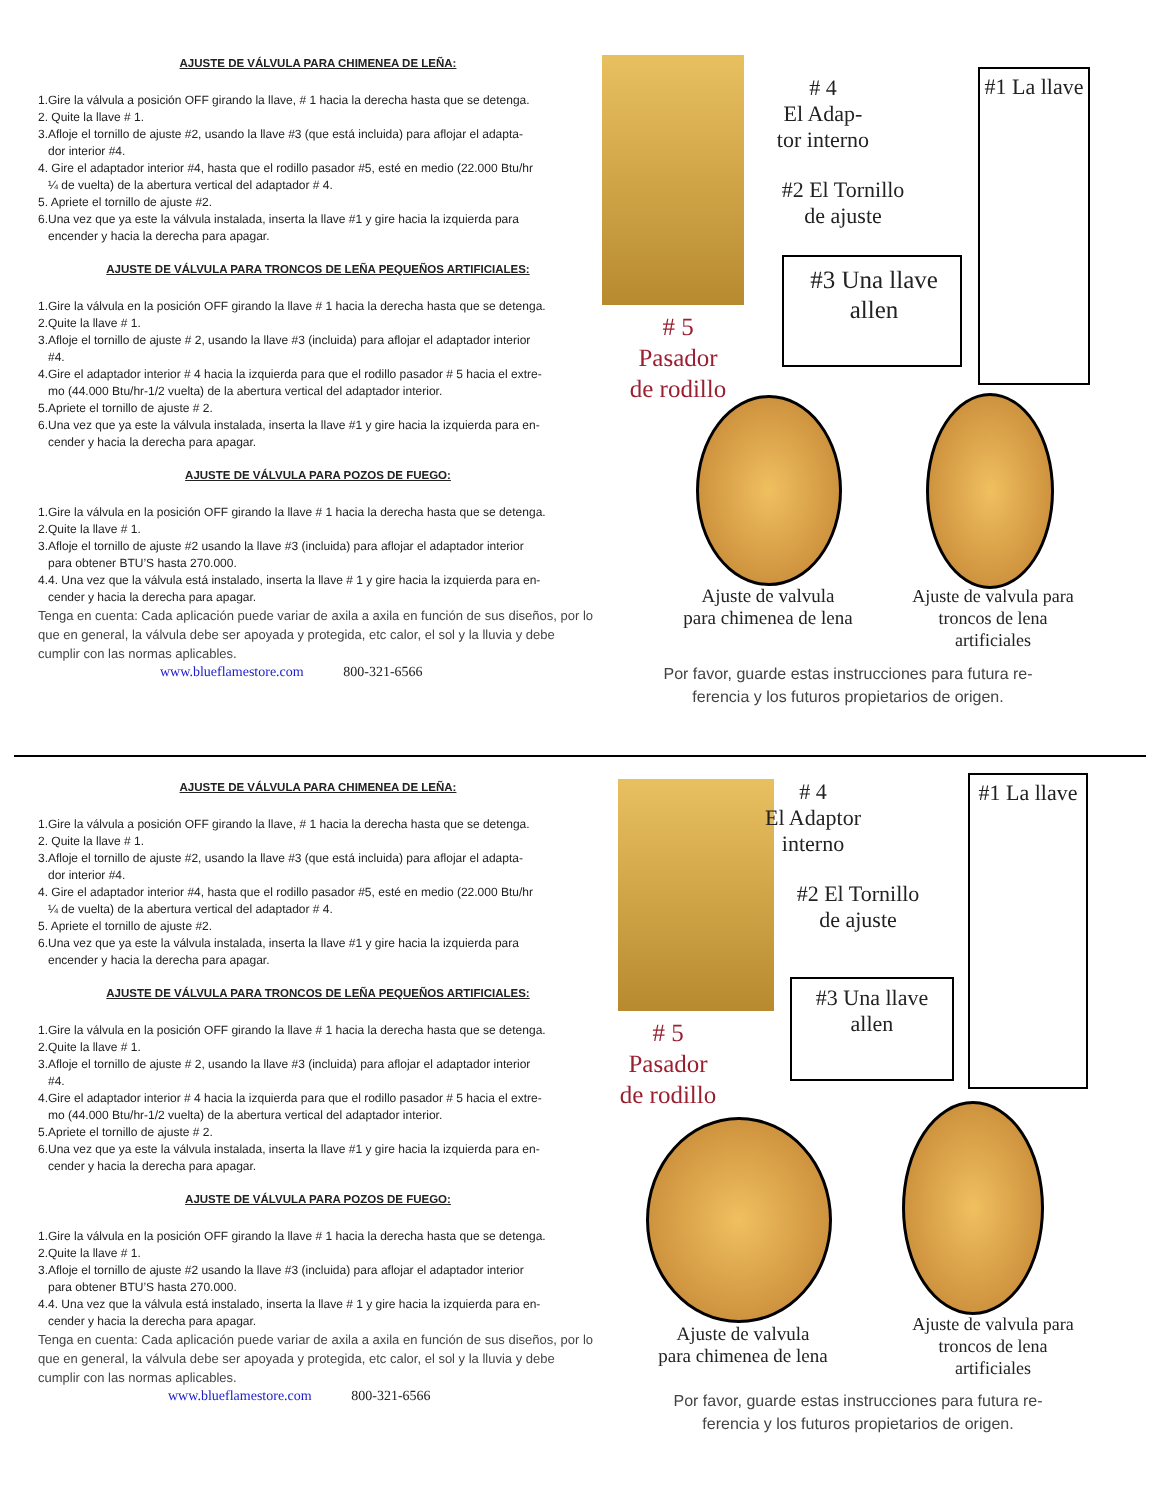AJUSTE DE VÁLVULA PARA CHIMENEA DE LEÑA:
1.Gire la válvula a posición OFF girando la llave, # 1 hacia la derecha hasta que se detenga.
2. Quite la llave # 1.
3.Afloje el tornillo de ajuste #2, usando la llave #3 (que está incluida) para aflojar el adapta-
dor interior #4.
4. Gire el adaptador interior #4, hasta que el rodillo pasador #5, esté en medio (22.000 Btu/hr
¼ de vuelta) de la abertura vertical del adaptador # 4.
5. Apriete el tornillo de ajuste #2.
6.Una vez que ya este la válvula instalada, inserta la llave #1 y gire hacia la izquierda para
encender y hacia la derecha para apagar.
AJUSTE DE VÁLVULA PARA TRONCOS DE LEÑA PEQUEÑOS ARTIFICIALES:
1.Gire la válvula en la posición OFF girando la llave # 1 hacia la derecha hasta que se detenga.
2.Quite la llave # 1.
3.Afloje el tornillo de ajuste # 2, usando la llave #3 (incluida) para aflojar el adaptador interior
#4.
4.Gire el adaptador interior # 4 hacia la izquierda para que el rodillo pasador # 5 hacia el extre-
mo (44.000 Btu/hr-1/2 vuelta) de la abertura vertical del adaptador interior.
5.Apriete el tornillo de ajuste # 2.
6.Una vez que ya este la válvula instalada, inserta la llave #1 y gire hacia la izquierda para en-
cender y hacia la derecha para apagar.
AJUSTE DE VÁLVULA PARA POZOS DE FUEGO:
1.Gire la válvula en la posición OFF girando la llave # 1 hacia la derecha hasta que se detenga.
2.Quite la llave # 1.
3.Afloje el tornillo de ajuste #2 usando la llave #3 (incluida) para aflojar el adaptador interior
para obtener BTU’S hasta 270.000.
4.4. Una vez que la válvula está instalado, inserta la llave # 1 y gire hacia la izquierda para en-
cender y hacia la derecha para apagar.
Tenga en cuenta: Cada aplicación puede variar de axila a axila en función de sus diseños, por lo que en general, la válvula debe ser apoyada y protegida, etc calor, el sol y la lluvia y debe cumplir con las normas aplicables.
www.blueflamestore.com 800-321-6566
# 4
El Adap-
tor interno
#2 El Tornillo
de ajuste
#3 Una llave
allen
#1 La llave
# 5
Pasador
de rodillo
Ajuste de valvula
para chimenea de lena
Ajuste de valvula para
troncos de lena
artificiales
Por favor, guarde estas instrucciones para futura re-
ferencia y los futuros propietarios de origen.
AJUSTE DE VÁLVULA PARA CHIMENEA DE LEÑA:
1.Gire la válvula a posición OFF girando la llave, # 1 hacia la derecha hasta que se detenga.
2. Quite la llave # 1.
3.Afloje el tornillo de ajuste #2, usando la llave #3 (que está incluida) para aflojar el adapta-
dor interior #4.
4. Gire el adaptador interior #4, hasta que el rodillo pasador #5, esté en medio (22.000 Btu/hr
¼ de vuelta) de la abertura vertical del adaptador # 4.
5. Apriete el tornillo de ajuste #2.
6.Una vez que ya este la válvula instalada, inserta la llave #1 y gire hacia la izquierda para
encender y hacia la derecha para apagar.
AJUSTE DE VÁLVULA PARA TRONCOS DE LEÑA PEQUEÑOS ARTIFICIALES:
1.Gire la válvula en la posición OFF girando la llave # 1 hacia la derecha hasta que se detenga.
2.Quite la llave # 1.
3.Afloje el tornillo de ajuste # 2, usando la llave #3 (incluida) para aflojar el adaptador interior
#4.
4.Gire el adaptador interior # 4 hacia la izquierda para que el rodillo pasador # 5 hacia el extre-
mo (44.000 Btu/hr-1/2 vuelta) de la abertura vertical del adaptador interior.
5.Apriete el tornillo de ajuste # 2.
6.Una vez que ya este la válvula instalada, inserta la llave #1 y gire hacia la izquierda para en-
cender y hacia la derecha para apagar.
AJUSTE DE VÁLVULA PARA POZOS DE FUEGO:
1.Gire la válvula en la posición OFF girando la llave # 1 hacia la derecha hasta que se detenga.
2.Quite la llave # 1.
3.Afloje el tornillo de ajuste #2 usando la llave #3 (incluida) para aflojar el adaptador interior
para obtener BTU’S hasta 270.000.
4.4. Una vez que la válvula está instalado, inserta la llave # 1 y gire hacia la izquierda para en-
cender y hacia la derecha para apagar.
Tenga en cuenta: Cada aplicación puede variar de axila a axila en función de sus diseños, por lo que en general, la válvula debe ser apoyada y protegida, etc calor, el sol y la lluvia y debe cumplir con las normas aplicables.
www.blueflamestore.com 800-321-6566
# 4
El Adaptor
interno
#2 El Tornillo
de ajuste
#3 Una llave
allen
#1 La llave
# 5
Pasador
de rodillo
Ajuste de valvula
para chimenea de lena
Ajuste de valvula para
troncos de lena
artificiales
Por favor, guarde estas instrucciones para futura re-
ferencia y los futuros propietarios de origen.